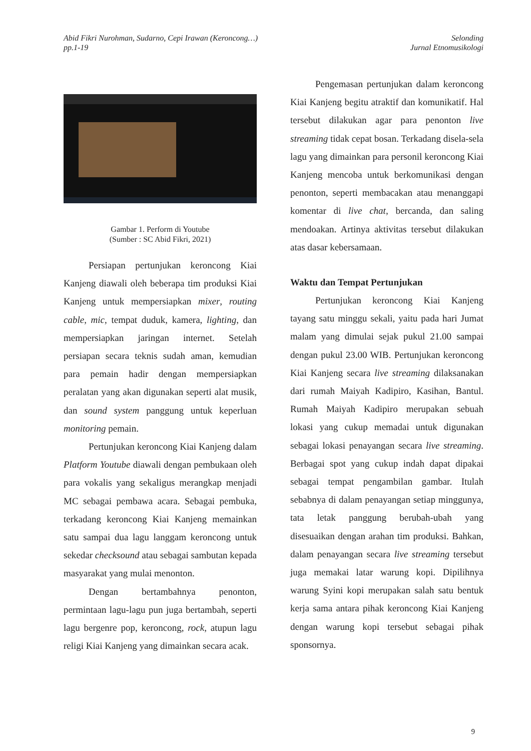Abid Fikri Nurohman, Sudarno, Cepi Irawan (Keroncong…)
pp.1-19
Selonding
Jurnal Etnomusikologi
Gambar 1. Perform di Youtube
(Sumber : SC Abid Fikri, 2021)
Persiapan pertunjukan keroncong Kiai Kanjeng diawali oleh beberapa tim produksi Kiai Kanjeng untuk mempersiapkan mixer, routing cable, mic, tempat duduk, kamera, lighting, dan mempersiapkan jaringan internet. Setelah persiapan secara teknis sudah aman, kemudian para pemain hadir dengan mempersiapkan peralatan yang akan digunakan seperti alat musik, dan sound system panggung untuk keperluan monitoring pemain.
Pertunjukan keroncong Kiai Kanjeng dalam Platform Youtube diawali dengan pembukaan oleh para vokalis yang sekaligus merangkap menjadi MC sebagai pembawa acara. Sebagai pembuka, terkadang keroncong Kiai Kanjeng memainkan satu sampai dua lagu langgam keroncong untuk sekedar checksound atau sebagai sambutan kepada masyarakat yang mulai menonton.
Dengan bertambahnya penonton, permintaan lagu-lagu pun juga bertambah, seperti lagu bergenre pop, keroncong, rock, atupun lagu religi Kiai Kanjeng yang dimainkan secara acak.
Pengemasan pertunjukan dalam keroncong Kiai Kanjeng begitu atraktif dan komunikatif. Hal tersebut dilakukan agar para penonton live streaming tidak cepat bosan. Terkadang disela-sela lagu yang dimainkan para personil keroncong Kiai Kanjeng mencoba untuk berkomunikasi dengan penonton, seperti membacakan atau menanggapi komentar di live chat, bercanda, dan saling mendoakan. Artinya aktivitas tersebut dilakukan atas dasar kebersamaan.
Waktu dan Tempat Pertunjukan
Pertunjukan keroncong Kiai Kanjeng tayang satu minggu sekali, yaitu pada hari Jumat malam yang dimulai sejak pukul 21.00 sampai dengan pukul 23.00 WIB. Pertunjukan keroncong Kiai Kanjeng secara live streaming dilaksanakan dari rumah Maiyah Kadipiro, Kasihan, Bantul. Rumah Maiyah Kadipiro merupakan sebuah lokasi yang cukup memadai untuk digunakan sebagai lokasi penayangan secara live streaming. Berbagai spot yang cukup indah dapat dipakai sebagai tempat pengambilan gambar. Itulah sebabnya di dalam penayangan setiap minggunya, tata letak panggung berubah-ubah yang disesuaikan dengan arahan tim produksi. Bahkan, dalam penayangan secara live streaming tersebut juga memakai latar warung kopi. Dipilihnya warung Syini kopi merupakan salah satu bentuk kerja sama antara pihak keroncong Kiai Kanjeng dengan warung kopi tersebut sebagai pihak sponsornya.
9